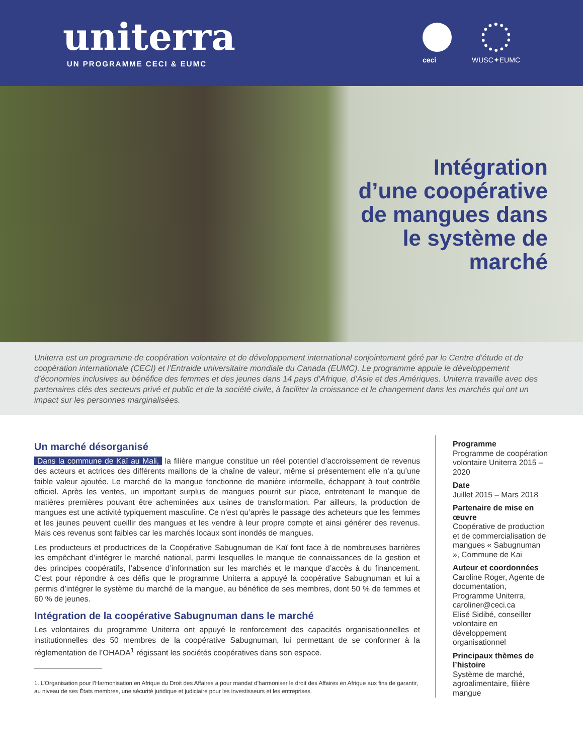uniterra
UN PROGRAMME CECI & EUMC
ceci
WUSC✦EUMC
Intégration
d’une coopérative
de mangues dans
le système de
marché
Uniterra est un programme de coopération volontaire et de développement international conjointement géré par le Centre d’étude et de coopération internationale (CECI) et l’Entraide universitaire mondiale du Canada (EUMC). Le programme appuie le développement d’économies inclusives au bénéfice des femmes et des jeunes dans 14 pays d’Afrique, d’Asie et des Amériques. Uniterra travaille avec des partenaires clés des secteurs privé et public et de la société civile, à faciliter la croissance et le changement dans les marchés qui ont un impact sur les personnes marginalisées.
Un marché désorganisé
Dans la commune de Kaï au Mali, la filière mangue constitue un réel potentiel d’accroissement de revenus des acteurs et actrices des différents maillons de la chaîne de valeur, même si présentement elle n’a qu’une faible valeur ajoutée. Le marché de la mangue fonctionne de manière informelle, échappant à tout contrôle officiel. Après les ventes, un important surplus de mangues pourrit sur place, entretenant le manque de matières premières pouvant être acheminées aux usines de transformation. Par ailleurs, la production de mangues est une activité typiquement masculine. Ce n’est qu’après le passage des acheteurs que les femmes et les jeunes peuvent cueillir des mangues et les vendre à leur propre compte et ainsi générer des revenus. Mais ces revenus sont faibles car les marchés locaux sont inondés de mangues.
Les producteurs et productrices de la Coopérative Sabugnuman de Kaï font face à de nombreuses barrières les empêchant d’intégrer le marché national, parmi lesquelles le manque de connaissances de la gestion et des principes coopératifs, l’absence d’information sur les marchés et le manque d’accès à du financement. C’est pour répondre à ces défis que le programme Uniterra a appuyé la coopérative Sabugnuman et lui a permis d’intégrer le système du marché de la mangue, au bénéfice de ses membres, dont 50 % de femmes et 60 % de jeunes.
Intégration de la coopérative Sabugnuman dans le marché
Les volontaires du programme Uniterra ont appuyé le renforcement des capacités organisationnelles et institutionnelles des 50 membres de la coopérative Sabugnuman, lui permettant de se conformer à la réglementation de l’OHADA<sup>1</sup> régissant les sociétés coopératives dans son espace.
1. L’Organisation pour l’Harmonisation en Afrique du Droit des Affaires a pour mandat d’harmoniser le droit des Affaires en Afrique aux fins de garantir, au niveau de ses États membres, une sécurité juridique et judiciaire pour les investisseurs et les entreprises.
Programme
Programme de coopération volontaire Uniterra 2015 – 2020
Date
Juillet 2015 – Mars 2018
Partenaire de mise en œuvre
Coopérative de production et de commercialisation de mangues « Sabugnuman », Commune de Kai
Auteur et coordonnées
Caroline Roger, Agente de documentation, Programme Uniterra, caroliner@ceci.ca
Elisé Sidibé, conseiller volontaire en développement organisationnel
Principaux thèmes de l’histoire
Système de marché, agroalimentaire, filière mangue